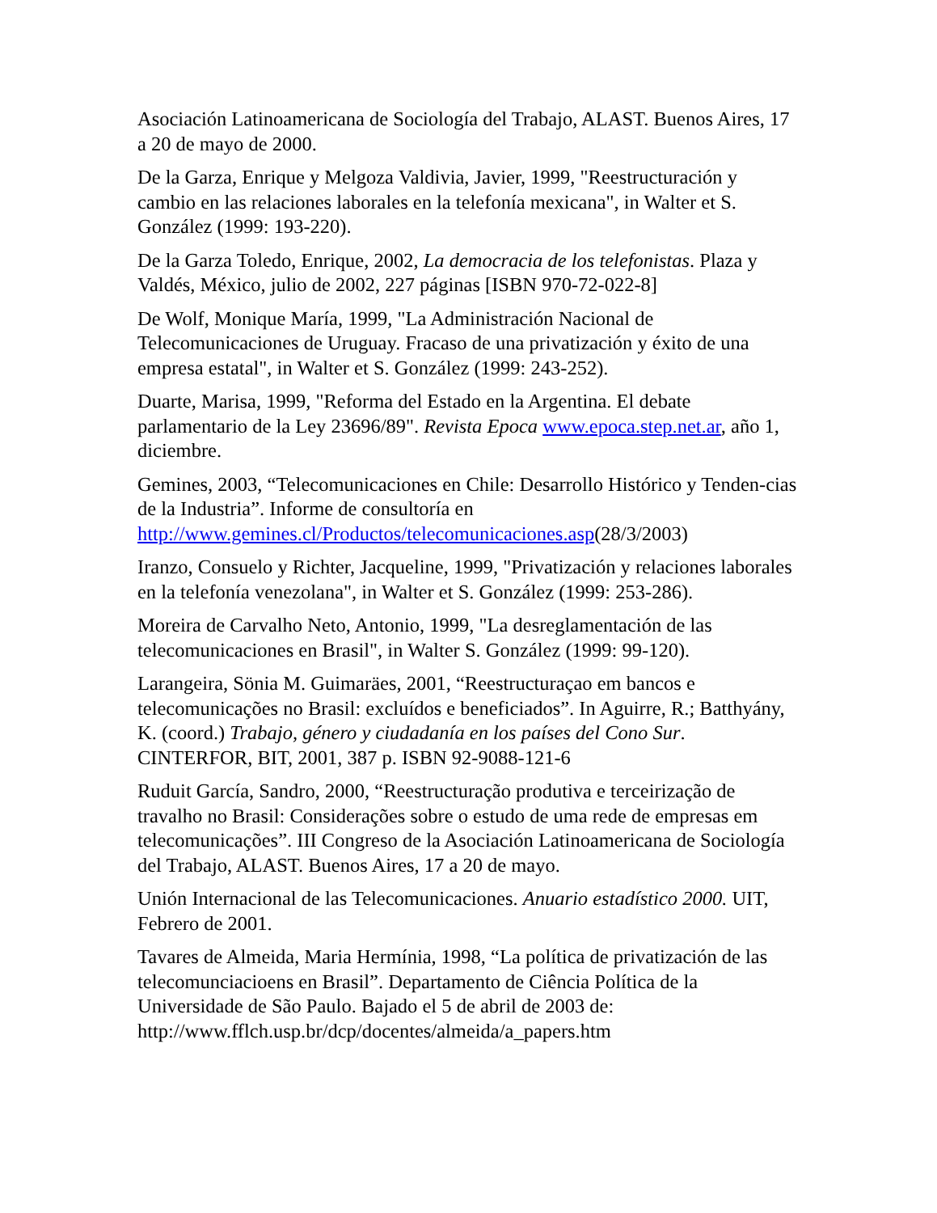Asociación Latinoamericana de Sociología del Trabajo, ALAST. Buenos Aires, 17 a 20 de mayo de 2000.
De la Garza, Enrique y Melgoza Valdivia, Javier, 1999, "Reestructuración y cambio en las relaciones laborales en la telefonía mexicana", in Walter et S. González (1999: 193-220).
De la Garza Toledo, Enrique, 2002, La democracia de los telefonistas. Plaza y Valdés, México, julio de 2002, 227 páginas [ISBN 970-72-022-8]
De Wolf, Monique María, 1999, "La Administración Nacional de Telecomunicaciones de Uruguay. Fracaso de una privatización y éxito de una empresa estatal", in Walter et S. González (1999: 243-252).
Duarte, Marisa, 1999, "Reforma del Estado en la Argentina. El debate parlamentario de la Ley 23696/89". Revista Epoca www.epoca.step.net.ar, año 1, diciembre.
Gemines, 2003, “Telecomunicaciones en Chile: Desarrollo Histórico y Tenden-cias de la Industria”. Informe de consultoría en http://www.gemines.cl/Productos/telecomunicaciones.asp(28/3/2003)
Iranzo, Consuelo y Richter, Jacqueline, 1999, "Privatización y relaciones laborales en la telefonía venezolana", in Walter et S. González (1999: 253-286).
Moreira de Carvalho Neto, Antonio, 1999, "La desreglamentación de las telecomunicaciones en Brasil", in Walter S. González (1999: 99-120).
Larangeira, Sönia M. Guimaräes, 2001, “Reestructuraçao em bancos e telecomunicações no Brasil: excluídos e beneficiados”. In Aguirre, R.; Batthyány, K. (coord.) Trabajo, género y ciudadanía en los países del Cono Sur. CINTERFOR, BIT, 2001, 387 p. ISBN 92-9088-121-6
Ruduit García, Sandro, 2000, “Reestructuração produtiva e terceirização de travalho no Brasil: Considerações sobre o estudo de uma rede de empresas em telecomunicações”. III Congreso de la Asociación Latinoamericana de Sociología del Trabajo, ALAST. Buenos Aires, 17 a 20 de mayo.
Unión Internacional de las Telecomunicaciones. Anuario estadístico 2000. UIT, Febrero de 2001.
Tavares de Almeida, Maria Hermínia, 1998, “La política de privatización de las telecomunciacioens en Brasil”. Departamento de Ciência Política de la Universidade de São Paulo. Bajado el 5 de abril de 2003 de: http://www.fflch.usp.br/dcp/docentes/almeida/a_papers.htm